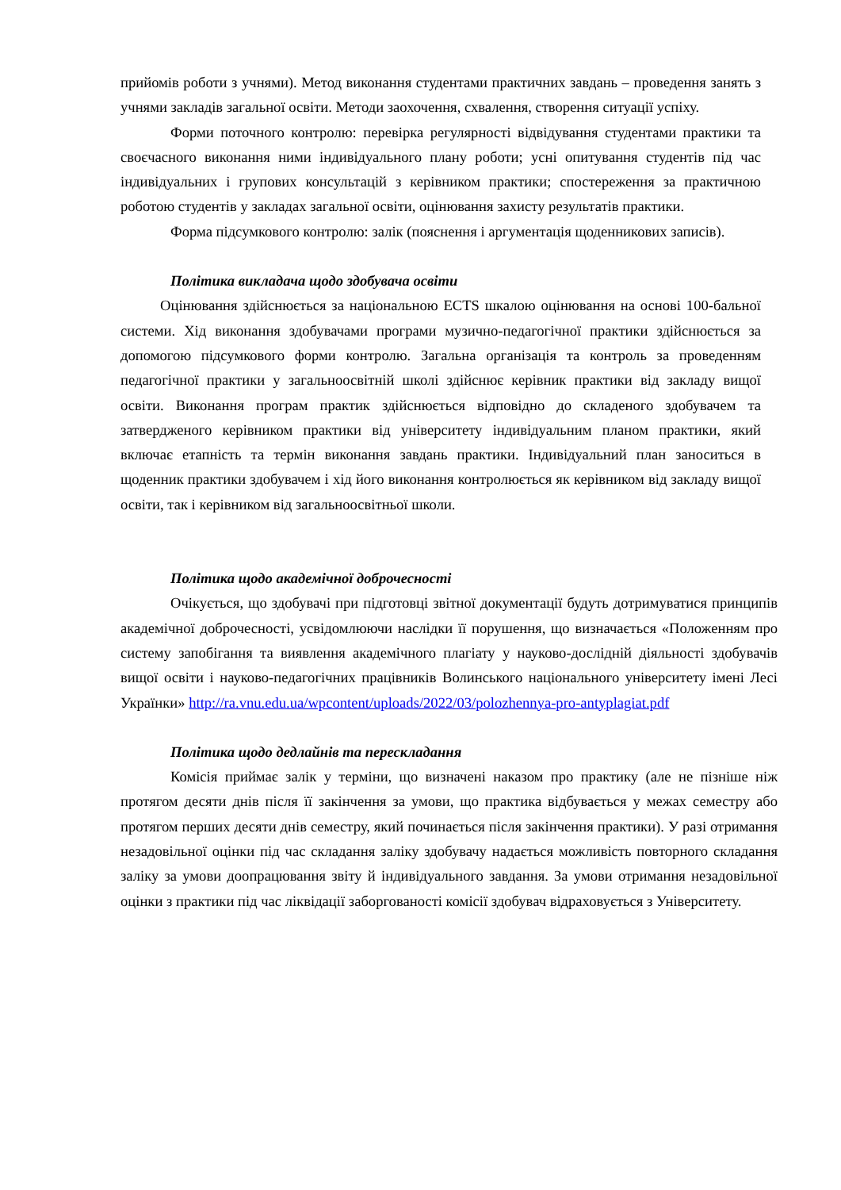прийомів роботи з учнями). Метод виконання студентами практичних завдань – проведення занять з учнями закладів загальної освіти. Методи заохочення, схвалення, створення ситуації успіху.
Форми поточного контролю: перевірка регулярності відвідування студентами практики та своєчасного виконання ними індивідуального плану роботи; усні опитування студентів під час індивідуальних і групових консультацій з керівником практики; спостереження за практичною роботою студентів у закладах загальної освіти, оцінювання захисту результатів практики.
Форма підсумкового контролю: залік (пояснення і аргументація щоденникових записів).
Політика викладача щодо здобувача освіти
Оцінювання здійснюється за національною ECTS шкалою оцінювання на основі 100-бальної системи. Хід виконання здобувачами програми музично-педагогічної практики здійснюється за допомогою підсумкового форми контролю. Загальна організація та контроль за проведенням педагогічної практики у загальноосвітній школі здійснює керівник практики від закладу вищої освіти. Виконання програм практик здійснюється відповідно до складеного здобувачем та затвердженого керівником практики від університету індивідуальним планом практики, який включає етапність та термін виконання завдань практики. Індивідуальний план заноситься в щоденник практики здобувачем і хід його виконання контролюється як керівником від закладу вищої освіти, так і керівником від загальноосвітньої школи.
Політика щодо академічної доброчесності
Очікується, що здобувачі при підготовці звітної документації будуть дотримуватися принципів академічної доброчесності, усвідомлюючи наслідки її порушення, що визначається «Положенням про систему запобігання та виявлення академічного плагіату у науково-дослідній діяльності здобувачів вищої освіти і науково-педагогічних працівників Волинського національного університету імені Лесі Українки» http://ra.vnu.edu.ua/wpcontent/uploads/2022/03/polozhennya-pro-antyplagiat.pdf
Політика щодо дедлайнів та перескладання
Комісія приймає залік у терміни, що визначені наказом про практику (але не пізніше ніж протягом десяти днів після її закінчення за умови, що практика відбувається у межах семестру або протягом перших десяти днів семестру, який починається після закінчення практики). У разі отримання незадовільної оцінки під час складання заліку здобувачу надається можливість повторного складання заліку за умови доопрацювання звіту й індивідуального завдання. За умови отримання незадовільної оцінки з практики під час ліквідації заборгованості комісії здобувач відраховується з Університету.